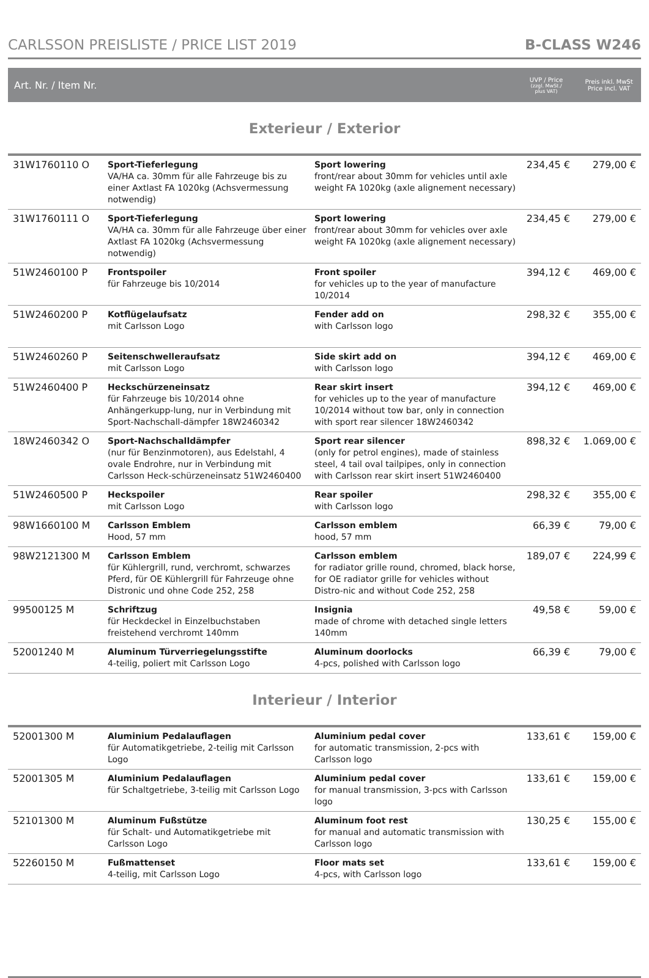CARLSSON PREISLISTE / PRICE LIST 2019 B-CLASS W246
Art. Nr. / Item Nr. UVP / Price
(zzgl. MwSt./
plus VAT) Preis inkl. MwSt
Price incl. VAT
Exterieur / Exterior
| 31W1760110 O | Sport-Tieferlegung VA/HA ca. 30mm für alle Fahrzeuge bis zu einer Axtlast FA 1020kg (Achsvermessung notwendig) | Sport lowering front/rear about 30mm for vehicles until axle weight FA 1020kg (axle alignement necessary) | 234,45 € | 279,00 € |
| 31W1760111 O | Sport-Tieferlegung VA/HA ca. 30mm für alle Fahrzeuge über einer Axtlast FA 1020kg (Achsvermessung notwendig) | Sport lowering front/rear about 30mm for vehicles over axle weight FA 1020kg (axle alignement necessary) | 234,45 € | 279,00 € |
| 51W2460100 P | Frontspoiler für Fahrzeuge bis 10/2014 | Front spoiler for vehicles up to the year of manufacture 10/2014 | 394,12 € | 469,00 € |
| 51W2460200 P | Kotflügelaufsatz mit Carlsson Logo | Fender add on with Carlsson logo | 298,32 € | 355,00 € |
| 51W2460260 P | Seitenschwelleraufsatz mit Carlsson Logo | Side skirt add on with Carlsson logo | 394,12 € | 469,00 € |
| 51W2460400 P | Heckschürzeneinsatz für Fahrzeuge bis 10/2014 ohne Anhängerkupp-lung, nur in Verbindung mit Sport-Nachschall-dämpfer 18W2460342 | Rear skirt insert for vehicles up to the year of manufacture 10/2014 without tow bar, only in connection with sport rear silencer 18W2460342 | 394,12 € | 469,00 € |
| 18W2460342 O | Sport-Nachschalldämpfer (nur für Benzinmotoren), aus Edelstahl, 4 ovale Endrohre, nur in Verbindung mit Carlsson Heck-schürzeneinsatz 51W2460400 | Sport rear silencer (only for petrol engines), made of stainless steel, 4 tail oval tailpipes, only in connection with Carlsson rear skirt insert 51W2460400 | 898,32 € | 1.069,00 € |
| 51W2460500 P | Heckspoiler mit Carlsson Logo | Rear spoiler with Carlsson logo | 298,32 € | 355,00 € |
| 98W1660100 M | Carlsson Emblem Hood, 57 mm | Carlsson emblem hood, 57 mm | 66,39 € | 79,00 € |
| 98W2121300 M | Carlsson Emblem für Kühlergrill, rund, verchromt, schwarzes Pferd, für OE Kühlergrill für Fahrzeuge ohne Distronic und ohne Code 252, 258 | Carlsson emblem for radiator grille round, chromed, black horse, for OE radiator grille for vehicles without Distro-nic and without Code 252, 258 | 189,07 € | 224,99 € |
| 99500125 M | Schriftzug für Heckdeckel in Einzelbuchstaben freistehend verchromt 140mm | Insignia made of chrome with detached single letters 140mm | 49,58 € | 59,00 € |
| 52001240 M | Aluminum Türverriegelungsstifte 4-teilig, poliert mit Carlsson Logo | Aluminum doorlocks 4-pcs, polished with Carlsson logo | 66,39 € | 79,00 € |
Interieur / Interior
| 52001300 M | Aluminium Pedalauflagen für Automatikgetriebe, 2-teilig mit Carlsson Logo | Aluminium pedal cover for automatic transmission, 2-pcs with Carlsson logo | 133,61 € | 159,00 € |
| 52001305 M | Aluminium Pedalauflagen für Schaltgetriebe, 3-teilig mit Carlsson Logo | Aluminium pedal cover for manual transmission, 3-pcs with Carlsson logo | 133,61 € | 159,00 € |
| 52101300 M | Aluminum Fußstütze für Schalt- und Automatikgetriebe mit Carlsson Logo | Aluminum foot rest for manual and automatic transmission with Carlsson logo | 130,25 € | 155,00 € |
| 52260150 M | Fußmattenset 4-teilig, mit Carlsson Logo | Floor mats set 4-pcs, with Carlsson logo | 133,61 € | 159,00 € |